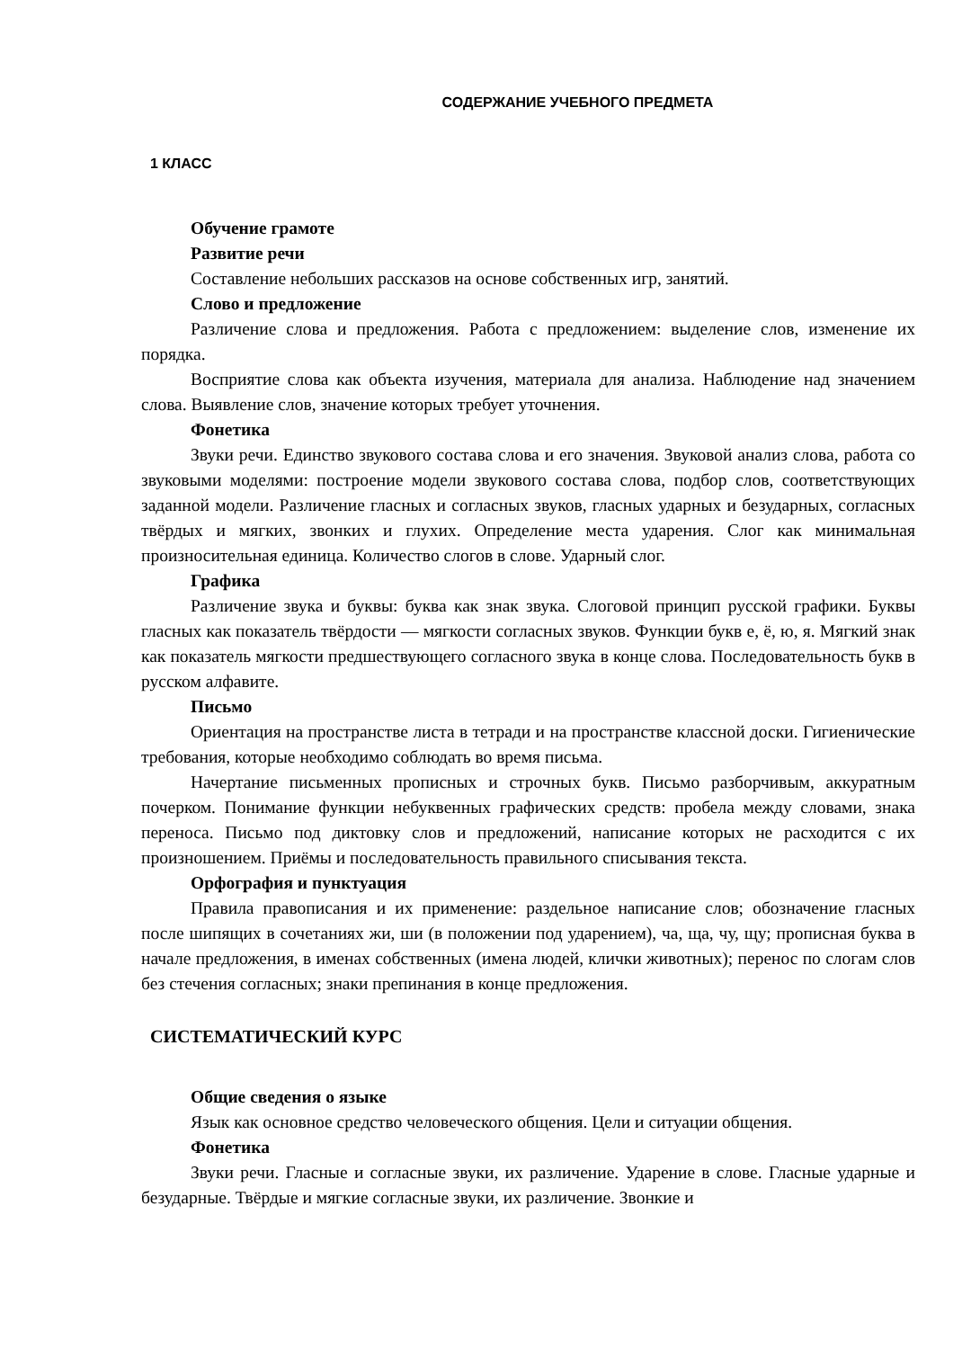СОДЕРЖАНИЕ УЧЕБНОГО ПРЕДМЕТА
1 КЛАСС
Обучение грамоте
Развитие речи
Составление небольших рассказов на основе собственных игр, занятий.
Слово и предложение
Различение слова и предложения. Работа с предложением: выделение слов, изменение их порядка.
Восприятие слова как объекта изучения, материала для анализа. Наблюдение над значением слова. Выявление слов, значение которых требует уточнения.
Фонетика
Звуки речи. Единство звукового состава слова и его значения. Звуковой анализ слова, работа со звуковыми моделями: построение модели звукового состава слова, подбор слов, соответствующих заданной модели. Различение гласных и согласных звуков, гласных ударных и безударных, согласных твёрдых и мягких, звонких и глухих. Определение места ударения. Слог как минимальная произносительная единица. Количество слогов в слове. Ударный слог.
Графика
Различение звука и буквы: буква как знак звука. Слоговой принцип русской графики. Буквы гласных как показатель твёрдости — мягкости согласных звуков. Функции букв е, ё, ю, я. Мягкий знак как показатель мягкости предшествующего согласного звука в конце слова. Последовательность букв в русском алфавите.
Письмо
Ориентация на пространстве листа в тетради и на пространстве классной доски. Гигиенические требования, которые необходимо соблюдать во время письма.
Начертание письменных прописных и строчных букв. Письмо разборчивым, аккуратным почерком. Понимание функции небуквенных графических средств: пробела между словами, знака переноса. Письмо под диктовку слов и предложений, написание которых не расходится с их произношением. Приёмы и последовательность правильного списывания текста.
Орфография и пунктуация
Правила правописания и их применение: раздельное написание слов; обозначение гласных после шипящих в сочетаниях жи, ши (в положении под ударением), ча, ща, чу, щу; прописная буква в начале предложения, в именах собственных (имена людей, клички животных); перенос по слогам слов без стечения согласных; знаки препинания в конце предложения.
СИСТЕМАТИЧЕСКИЙ КУРС
Общие сведения о языке
Язык как основное средство человеческого общения. Цели и ситуации общения.
Фонетика
Звуки речи. Гласные и согласные звуки, их различение. Ударение в слове. Гласные ударные и безударные. Твёрдые и мягкие согласные звуки, их различение. Звонкие и